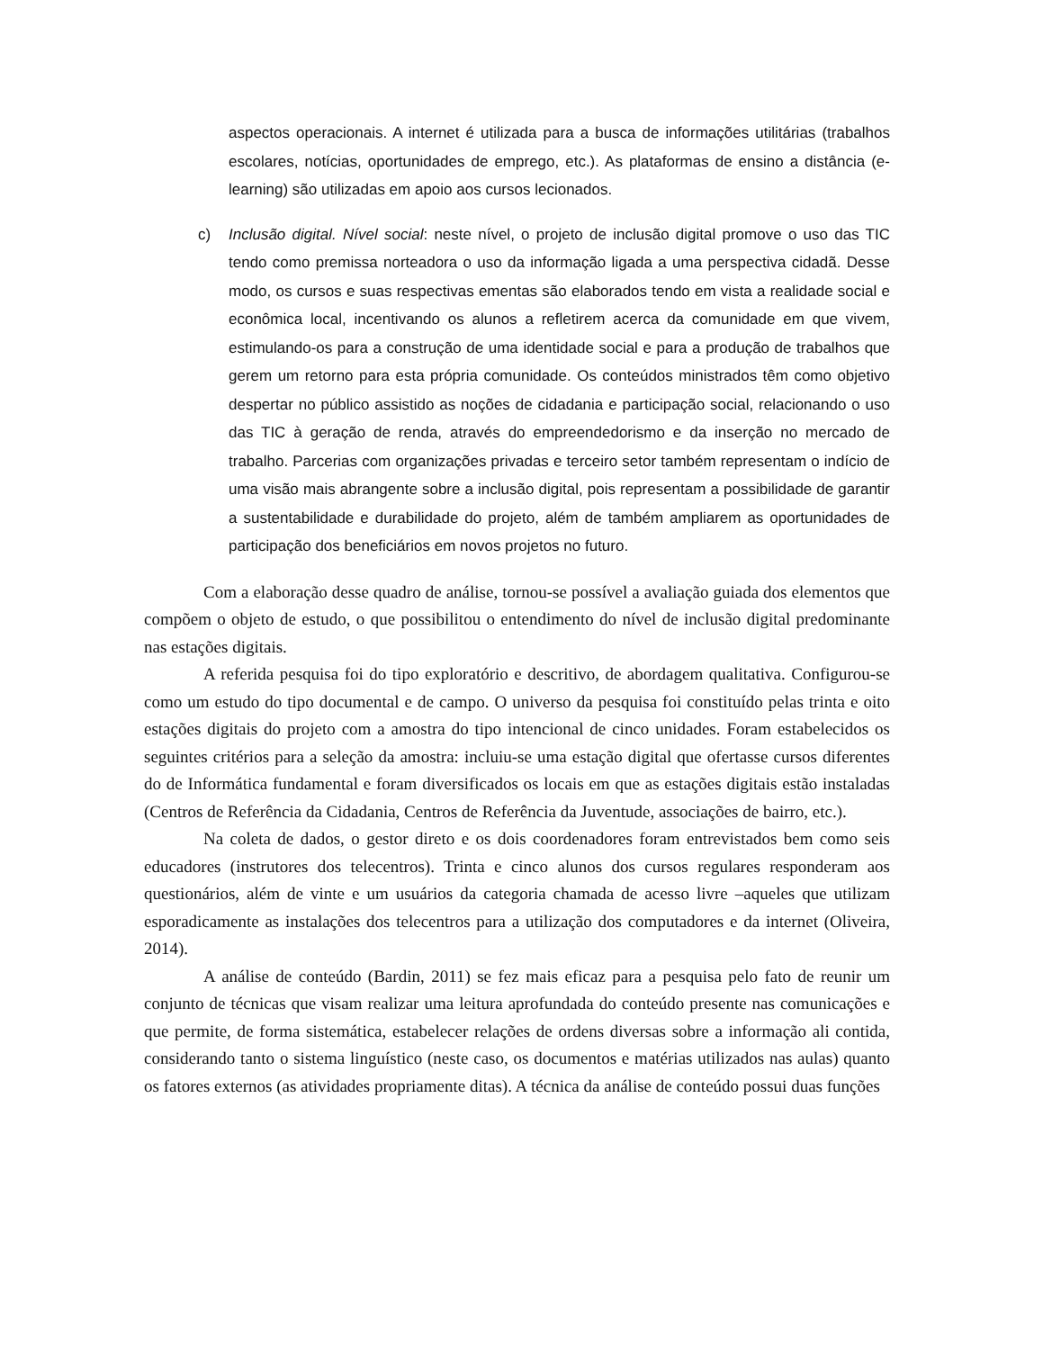aspectos operacionais. A internet é utilizada para a busca de informações utilitárias (trabalhos escolares, notícias, oportunidades de emprego, etc.). As plataformas de ensino a distância (e-learning) são utilizadas em apoio aos cursos lecionados.
c) Inclusão digital. Nível social: neste nível, o projeto de inclusão digital promove o uso das TIC tendo como premissa norteadora o uso da informação ligada a uma perspectiva cidadã. Desse modo, os cursos e suas respectivas ementas são elaborados tendo em vista a realidade social e econômica local, incentivando os alunos a refletirem acerca da comunidade em que vivem, estimulando-os para a construção de uma identidade social e para a produção de trabalhos que gerem um retorno para esta própria comunidade. Os conteúdos ministrados têm como objetivo despertar no público assistido as noções de cidadania e participação social, relacionando o uso das TIC à geração de renda, através do empreendedorismo e da inserção no mercado de trabalho. Parcerias com organizações privadas e terceiro setor também representam o indício de uma visão mais abrangente sobre a inclusão digital, pois representam a possibilidade de garantir a sustentabilidade e durabilidade do projeto, além de também ampliarem as oportunidades de participação dos beneficiários em novos projetos no futuro.
Com a elaboração desse quadro de análise, tornou-se possível a avaliação guiada dos elementos que compõem o objeto de estudo, o que possibilitou o entendimento do nível de inclusão digital predominante nas estações digitais.
A referida pesquisa foi do tipo exploratório e descritivo, de abordagem qualitativa. Configurou-se como um estudo do tipo documental e de campo. O universo da pesquisa foi constituído pelas trinta e oito estações digitais do projeto com a amostra do tipo intencional de cinco unidades. Foram estabelecidos os seguintes critérios para a seleção da amostra: incluiu-se uma estação digital que ofertasse cursos diferentes do de Informática fundamental e foram diversificados os locais em que as estações digitais estão instaladas (Centros de Referência da Cidadania, Centros de Referência da Juventude, associações de bairro, etc.).
Na coleta de dados, o gestor direto e os dois coordenadores foram entrevistados bem como seis educadores (instrutores dos telecentros). Trinta e cinco alunos dos cursos regulares responderam aos questionários, além de vinte e um usuários da categoria chamada de acesso livre –aqueles que utilizam esporadicamente as instalações dos telecentros para a utilização dos computadores e da internet (Oliveira, 2014).
A análise de conteúdo (Bardin, 2011) se fez mais eficaz para a pesquisa pelo fato de reunir um conjunto de técnicas que visam realizar uma leitura aprofundada do conteúdo presente nas comunicações e que permite, de forma sistemática, estabelecer relações de ordens diversas sobre a informação ali contida, considerando tanto o sistema linguístico (neste caso, os documentos e matérias utilizados nas aulas) quanto os fatores externos (as atividades propriamente ditas). A técnica da análise de conteúdo possui duas funções